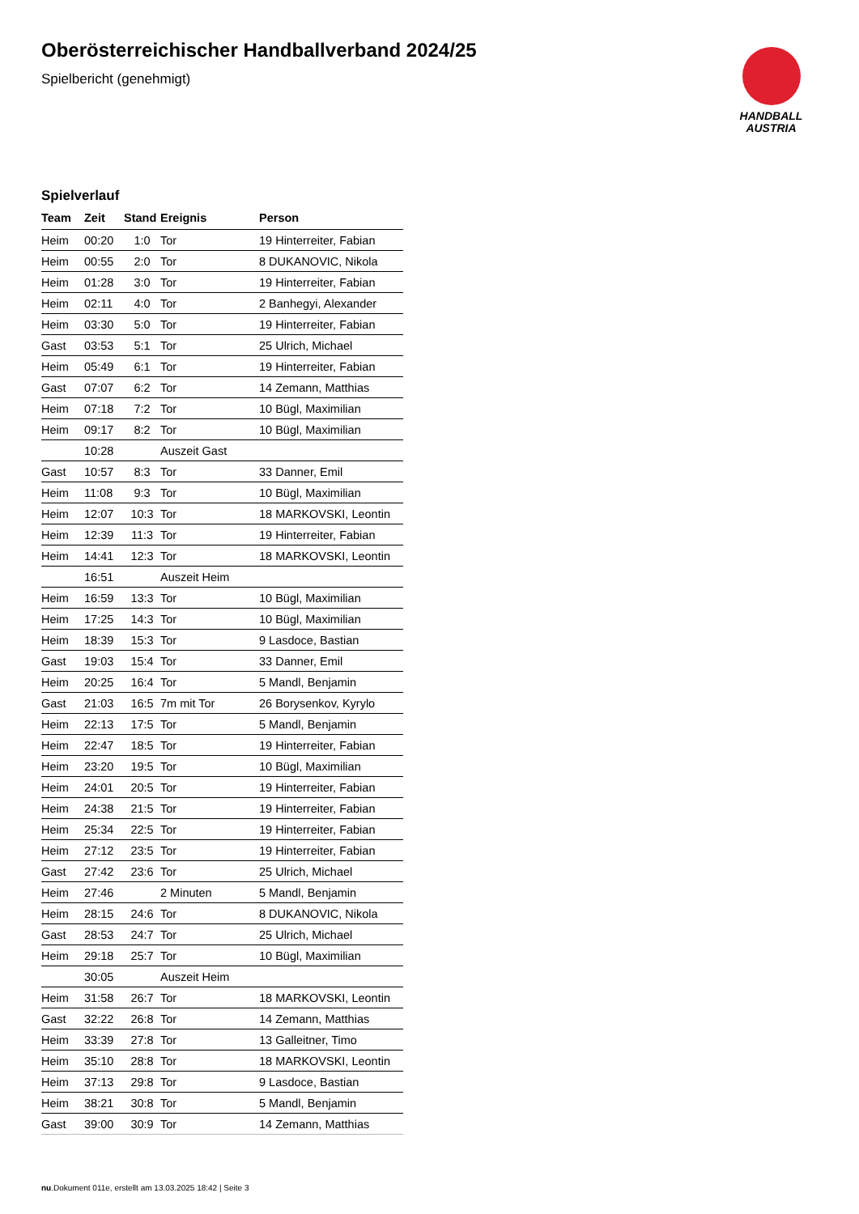HANDBALL
AUSTRIA
Oberösterreichischer Handballverband 2024/25
Spielbericht (genehmigt)
Spielverlauf
| Team | Zeit | Stand | Ereignis | Person |
| --- | --- | --- | --- | --- |
| Heim | 00:20 | 1:0 | Tor | 19 Hinterreiter, Fabian |
| Heim | 00:55 | 2:0 | Tor | 8 DUKANOVIC, Nikola |
| Heim | 01:28 | 3:0 | Tor | 19 Hinterreiter, Fabian |
| Heim | 02:11 | 4:0 | Tor | 2 Banhegyi, Alexander |
| Heim | 03:30 | 5:0 | Tor | 19 Hinterreiter, Fabian |
| Gast | 03:53 | 5:1 | Tor | 25 Ulrich, Michael |
| Heim | 05:49 | 6:1 | Tor | 19 Hinterreiter, Fabian |
| Gast | 07:07 | 6:2 | Tor | 14 Zemann, Matthias |
| Heim | 07:18 | 7:2 | Tor | 10 Bügl, Maximilian |
| Heim | 09:17 | 8:2 | Tor | 10 Bügl, Maximilian |
| | 10:28 | | Auszeit Gast | |
| Gast | 10:57 | 8:3 | Tor | 33 Danner, Emil |
| Heim | 11:08 | 9:3 | Tor | 10 Bügl, Maximilian |
| Heim | 12:07 | 10:3 | Tor | 18 MARKOVSKI, Leontin |
| Heim | 12:39 | 11:3 | Tor | 19 Hinterreiter, Fabian |
| Heim | 14:41 | 12:3 | Tor | 18 MARKOVSKI, Leontin |
| | 16:51 | | Auszeit Heim | |
| Heim | 16:59 | 13:3 | Tor | 10 Bügl, Maximilian |
| Heim | 17:25 | 14:3 | Tor | 10 Bügl, Maximilian |
| Heim | 18:39 | 15:3 | Tor | 9 Lasdoce, Bastian |
| Gast | 19:03 | 15:4 | Tor | 33 Danner, Emil |
| Heim | 20:25 | 16:4 | Tor | 5 Mandl, Benjamin |
| Gast | 21:03 | 16:5 | 7m mit Tor | 26 Borysenkov, Kyrylo |
| Heim | 22:13 | 17:5 | Tor | 5 Mandl, Benjamin |
| Heim | 22:47 | 18:5 | Tor | 19 Hinterreiter, Fabian |
| Heim | 23:20 | 19:5 | Tor | 10 Bügl, Maximilian |
| Heim | 24:01 | 20:5 | Tor | 19 Hinterreiter, Fabian |
| Heim | 24:38 | 21:5 | Tor | 19 Hinterreiter, Fabian |
| Heim | 25:34 | 22:5 | Tor | 19 Hinterreiter, Fabian |
| Heim | 27:12 | 23:5 | Tor | 19 Hinterreiter, Fabian |
| Gast | 27:42 | 23:6 | Tor | 25 Ulrich, Michael |
| Heim | 27:46 | | 2 Minuten | 5 Mandl, Benjamin |
| Heim | 28:15 | 24:6 | Tor | 8 DUKANOVIC, Nikola |
| Gast | 28:53 | 24:7 | Tor | 25 Ulrich, Michael |
| Heim | 29:18 | 25:7 | Tor | 10 Bügl, Maximilian |
| | 30:05 | | Auszeit Heim | |
| Heim | 31:58 | 26:7 | Tor | 18 MARKOVSKI, Leontin |
| Gast | 32:22 | 26:8 | Tor | 14 Zemann, Matthias |
| Heim | 33:39 | 27:8 | Tor | 13 Galleitner, Timo |
| Heim | 35:10 | 28:8 | Tor | 18 MARKOVSKI, Leontin |
| Heim | 37:13 | 29:8 | Tor | 9 Lasdoce, Bastian |
| Heim | 38:21 | 30:8 | Tor | 5 Mandl, Benjamin |
| Gast | 39:00 | 30:9 | Tor | 14 Zemann, Matthias |
nu.Dokument 011e, erstellt am 13.03.2025 18:42 | Seite 3